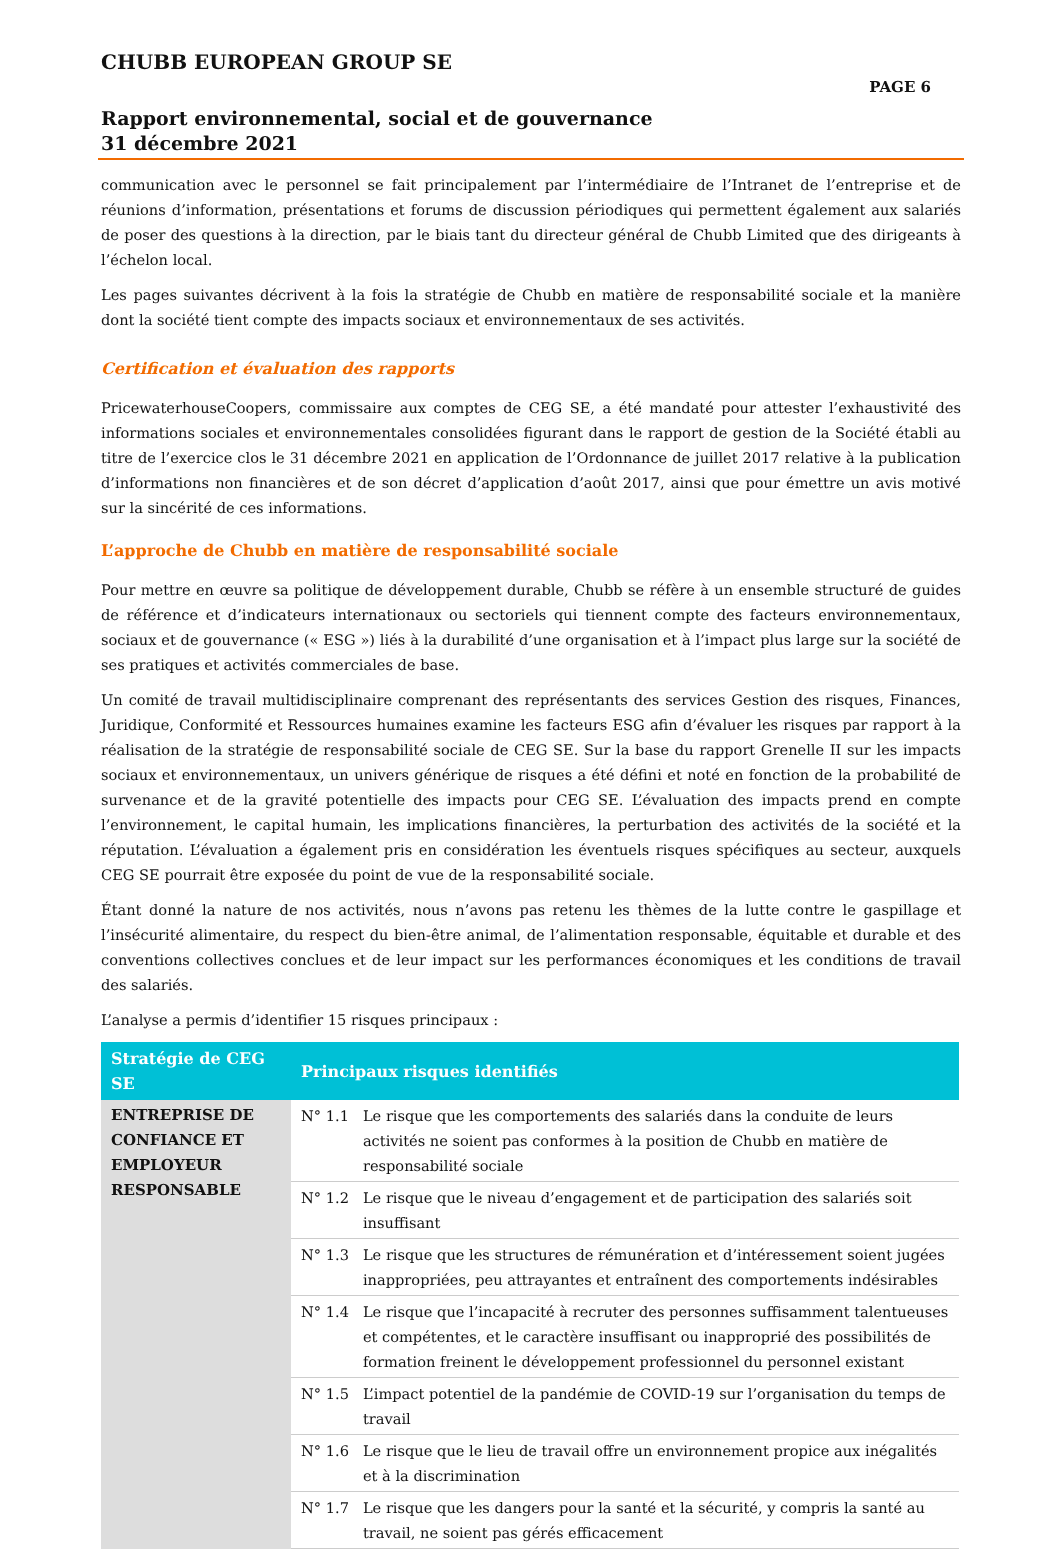CHUBB EUROPEAN GROUP SE
PAGE 6
Rapport environnemental, social et de gouvernance
31 décembre 2021
communication avec le personnel se fait principalement par l’intermédiaire de l’Intranet de l’entreprise et de réunions d’information, présentations et forums de discussion périodiques qui permettent également aux salariés de poser des questions à la direction, par le biais tant du directeur général de Chubb Limited que des dirigeants à l’échelon local.
Les pages suivantes décrivent à la fois la stratégie de Chubb en matière de responsabilité sociale et la manière dont la société tient compte des impacts sociaux et environnementaux de ses activités.
Certification et évaluation des rapports
PricewaterhouseCoopers, commissaire aux comptes de CEG SE, a été mandaté pour attester l’exhaustivité des informations sociales et environnementales consolidées figurant dans le rapport de gestion de la Société établi au titre de l’exercice clos le 31 décembre 2021 en application de l’Ordonnance de juillet 2017 relative à la publication d’informations non financières et de son décret d’application d’août 2017, ainsi que pour émettre un avis motivé sur la sincérité de ces informations.
L’approche de Chubb en matière de responsabilité sociale
Pour mettre en œuvre sa politique de développement durable, Chubb se réfère à un ensemble structuré de guides de référence et d’indicateurs internationaux ou sectoriels qui tiennent compte des facteurs environnementaux, sociaux et de gouvernance (« ESG ») liés à la durabilité d’une organisation et à l’impact plus large sur la société de ses pratiques et activités commerciales de base.
Un comité de travail multidisciplinaire comprenant des représentants des services Gestion des risques, Finances, Juridique, Conformité et Ressources humaines examine les facteurs ESG afin d’évaluer les risques par rapport à la réalisation de la stratégie de responsabilité sociale de CEG SE. Sur la base du rapport Grenelle II sur les impacts sociaux et environnementaux, un univers générique de risques a été défini et noté en fonction de la probabilité de survenance et de la gravité potentielle des impacts pour CEG SE. L’évaluation des impacts prend en compte l’environnement, le capital humain, les implications financières, la perturbation des activités de la société et la réputation. L’évaluation a également pris en considération les éventuels risques spécifiques au secteur, auxquels CEG SE pourrait être exposée du point de vue de la responsabilité sociale.
Étant donné la nature de nos activités, nous n’avons pas retenu les thèmes de la lutte contre le gaspillage et l’insécurité alimentaire, du respect du bien-être animal, de l’alimentation responsable, équitable et durable et des conventions collectives conclues et de leur impact sur les performances économiques et les conditions de travail des salariés.
L’analyse a permis d’identifier 15 risques principaux :
| Stratégie de CEG SE | Principaux risques identifiés | |
| --- | --- | --- |
| ENTREPRISE DE CONFIANCE ET EMPLOYEUR RESPONSABLE | N° 1.1 | Le risque que les comportements des salariés dans la conduite de leurs activités ne soient pas conformes à la position de Chubb en matière de responsabilité sociale |
| | N° 1.2 | Le risque que le niveau d’engagement et de participation des salariés soit insuffisant |
| | N° 1.3 | Le risque que les structures de rémunération et d’intéressement soient jugées inappropriées, peu attrayantes et entraînent des comportements indésirables |
| | N° 1.4 | Le risque que l’incapacité à recruter des personnes suffisamment talentueuses et compétentes, et le caractère insuffisant ou inapproprié des possibilités de formation freinent le développement professionnel du personnel existant |
| | N° 1.5 | L’impact potentiel de la pandémie de COVID-19 sur l’organisation du temps de travail |
| | N° 1.6 | Le risque que le lieu de travail offre un environnement propice aux inégalités et à la discrimination |
| | N° 1.7 | Le risque que les dangers pour la santé et la sécurité, y compris la santé au travail, ne soient pas gérés efficacement |